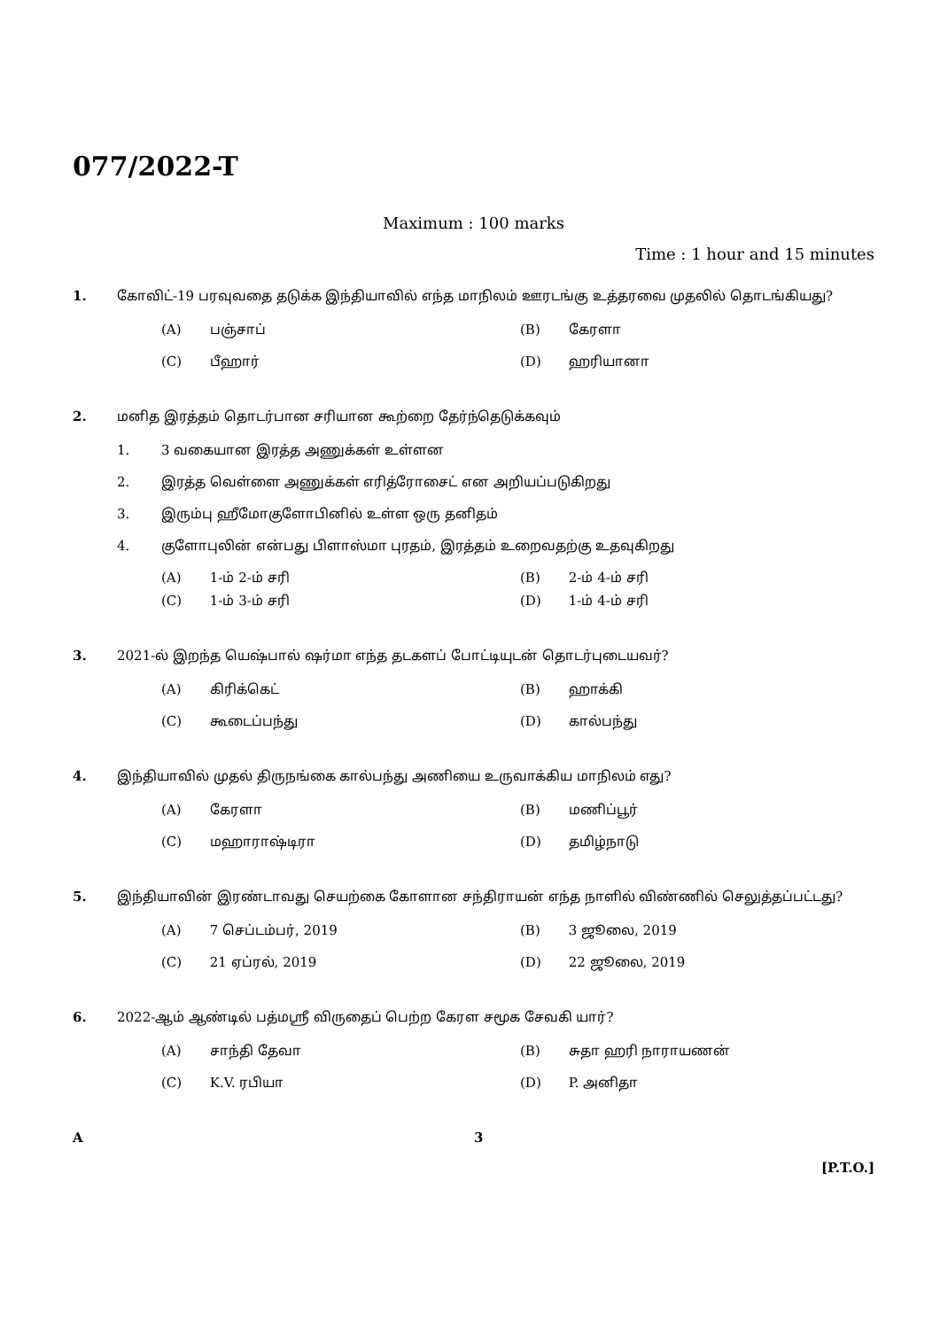077/2022-T
Maximum : 100 marks
Time : 1 hour and 15 minutes
1. கோவிட்-19 பரவுவதை தடுக்க இந்தியாவில் எந்த மாநிலம் ஊரடங்கு உத்தரவை முதலில் தொடங்கியது?
(A) பஞ்சாப்
(B) கேரளா
(C) பீஹார்
(D) ஹரியானா
2. மனித இரத்தம் தொடர்பான சரியான கூற்றை தேர்ந்தெடுக்கவும்
1. 3 வகையான இரத்த அணுக்கள் உள்ளன
2. இரத்த வெள்ளை அணுக்கள் எரித்ரோசைட் என அறியப்படுகிறது
3. இரும்பு ஹீமோகுளோபினில் உள்ள ஒரு தனிதம்
4. குளோபுலின் என்பது பிளாஸ்மா புரதம், இரத்தம் உறைவதற்கு உதவுகிறது
(A) 1-ம் 2-ம் சரி
(B) 2-ம் 4-ம் சரி
(C) 1-ம் 3-ம் சரி
(D) 1-ம் 4-ம் சரி
3. 2021-ல் இறந்த யெஷ்பால் ஷர்மா எந்த தடகளப் போட்டியுடன் தொடர்புடையவர்?
(A) கிரிக்கெட்
(B) ஹாக்கி
(C) கூடைப்பந்து
(D) கால்பந்து
4. இந்தியாவில் முதல் திருநங்கை கால்பந்து அணியை உருவாக்கிய மாநிலம் எது?
(A) கேரளா
(B) மணிப்பூர்
(C) மஹாராஷ்டிரா
(D) தமிழ்நாடு
5. இந்தியாவின் இரண்டாவது செயற்கை கோளான சந்திராயன் எந்த நாளில் விண்ணில் செலுத்தப்பட்டது?
(A) 7 செப்டம்பர், 2019
(B) 3 ஜூலை, 2019
(C) 21 ஏப்ரல், 2019
(D) 22 ஜூலை, 2019
6. 2022-ஆம் ஆண்டில் பத்மஸ்ரீ விருதைப் பெற்ற கேரள சமூக சேவகி யார்?
(A) சாந்தி தேவா
(B) சுதா ஹரி நாராயணன்
(C) K.V. ரபியா
(D) P. அனிதா
A 3
[P.T.O.]